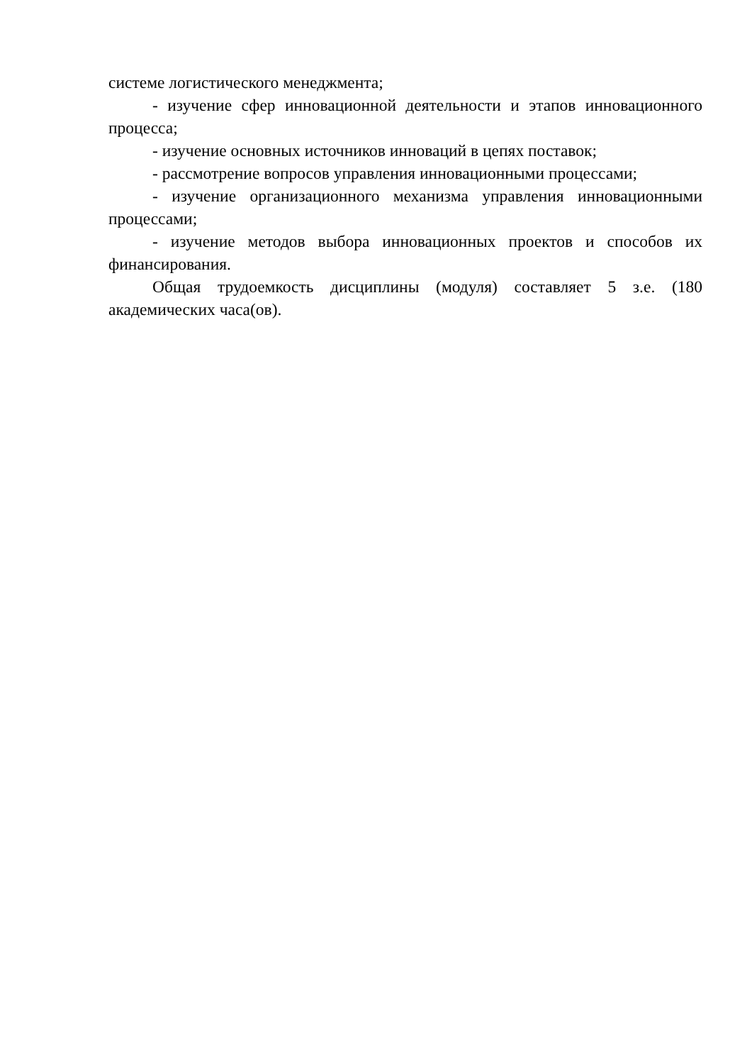системе логистического менеджмента;
- изучение сфер инновационной деятельности и этапов инновационного процесса;
- изучение основных источников инноваций в цепях поставок;
- рассмотрение вопросов управления инновационными процессами;
- изучение организационного механизма управления инновационными процессами;
- изучение методов выбора инновационных проектов и способов их финансирования.
Общая трудоемкость дисциплины (модуля) составляет 5 з.е. (180 академических часа(ов).